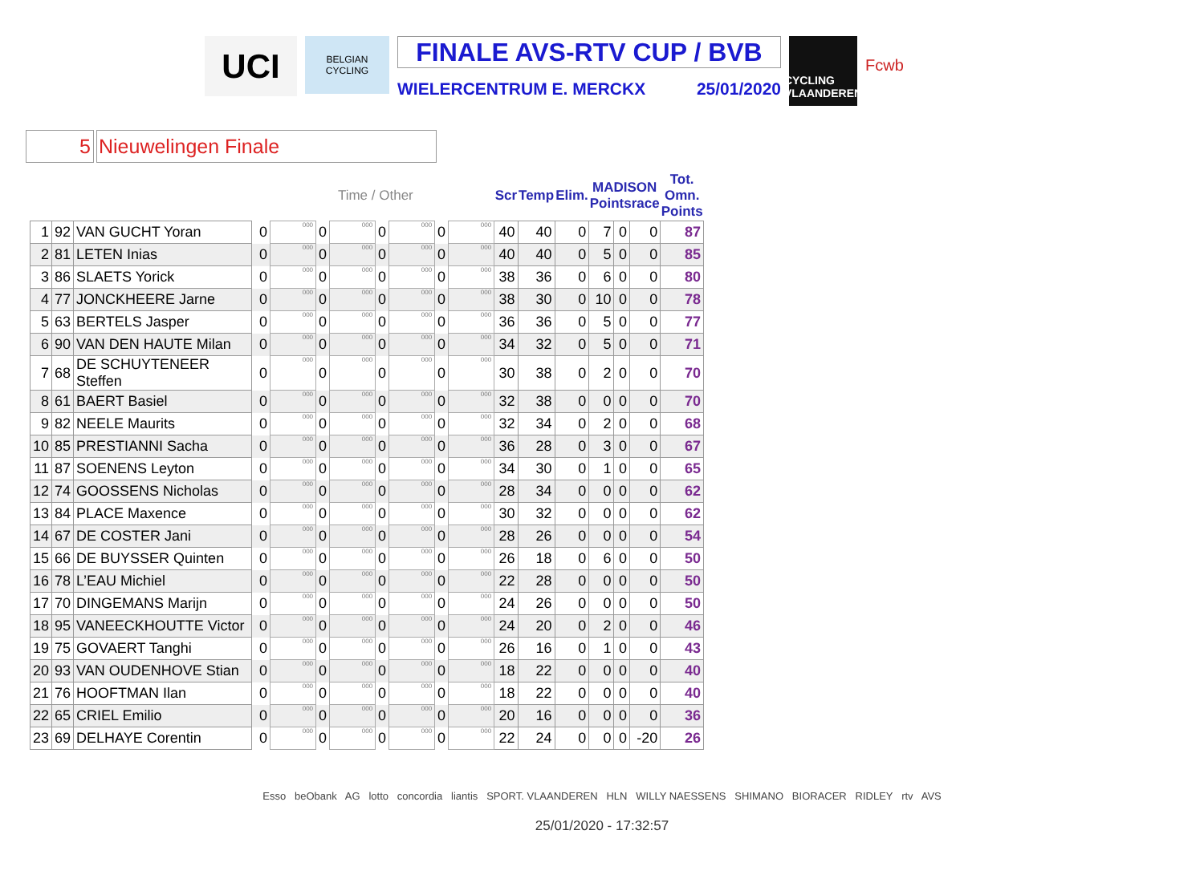UCI
BELGIAN CYCLING
FINALE AVS-RTV CUP / BVB
WIELERCENTRUM E. MERCKX 25/01/2020
CYCLING VLAANDEREN
Fcwb
5 Nieuwelingen Finale
| | | | | Time / Other | | | | | | | | Scr | Temp | Elim. | MADISON Pointsrace | | | Tot. Omn. Points |
| --- | --- | --- | --- | --- | --- | --- | --- | --- | --- | --- | --- | --- | --- | --- | --- | --- | --- | --- |
| 1 | 92 | VAN GUCHT Yoran | | 0 | 000 | 0 | 000 | 0 | 000 | 0 | 000 | 40 | 40 | 0 | 7 | 0 | 0 | 87 |
| 2 | 81 | LETEN Inias | | 0 | 000 | 0 | 000 | 0 | 000 | 0 | 000 | 40 | 40 | 0 | 5 | 0 | 0 | 85 |
| 3 | 86 | SLAETS Yorick | | 0 | 000 | 0 | 000 | 0 | 000 | 0 | 000 | 38 | 36 | 0 | 6 | 0 | 0 | 80 |
| 4 | 77 | JONCKHEERE Jarne | | 0 | 000 | 0 | 000 | 0 | 000 | 0 | 000 | 38 | 30 | 0 | 10 | 0 | 0 | 78 |
| 5 | 63 | BERTELS Jasper | | 0 | 000 | 0 | 000 | 0 | 000 | 0 | 000 | 36 | 36 | 0 | 5 | 0 | 0 | 77 |
| 6 | 90 | VAN DEN HAUTE Milan | | 0 | 000 | 0 | 000 | 0 | 000 | 0 | 000 | 34 | 32 | 0 | 5 | 0 | 0 | 71 |
| 7 | 68 | DE SCHUYTENEER Steffen | | 0 | 000 | 0 | 000 | 0 | 000 | 0 | 000 | 30 | 38 | 0 | 2 | 0 | 0 | 70 |
| 8 | 61 | BAERT Basiel | | 0 | 000 | 0 | 000 | 0 | 000 | 0 | 000 | 32 | 38 | 0 | 0 | 0 | 0 | 70 |
| 9 | 82 | NEELE Maurits | | 0 | 000 | 0 | 000 | 0 | 000 | 0 | 000 | 32 | 34 | 0 | 2 | 0 | 0 | 68 |
| 10 | 85 | PRESTIANNI Sacha | | 0 | 000 | 0 | 000 | 0 | 000 | 0 | 000 | 36 | 28 | 0 | 3 | 0 | 0 | 67 |
| 11 | 87 | SOENENS Leyton | | 0 | 000 | 0 | 000 | 0 | 000 | 0 | 000 | 34 | 30 | 0 | 1 | 0 | 0 | 65 |
| 12 | 74 | GOOSSENS Nicholas | | 0 | 000 | 0 | 000 | 0 | 000 | 0 | 000 | 28 | 34 | 0 | 0 | 0 | 0 | 62 |
| 13 | 84 | PLACE Maxence | | 0 | 000 | 0 | 000 | 0 | 000 | 0 | 000 | 30 | 32 | 0 | 0 | 0 | 0 | 62 |
| 14 | 67 | DE COSTER Jani | | 0 | 000 | 0 | 000 | 0 | 000 | 0 | 000 | 28 | 26 | 0 | 0 | 0 | 0 | 54 |
| 15 | 66 | DE BUYSSER Quinten | | 0 | 000 | 0 | 000 | 0 | 000 | 0 | 000 | 26 | 18 | 0 | 6 | 0 | 0 | 50 |
| 16 | 78 | L’EAU Michiel | | 0 | 000 | 0 | 000 | 0 | 000 | 0 | 000 | 22 | 28 | 0 | 0 | 0 | 0 | 50 |
| 17 | 70 | DINGEMANS Marijn | | 0 | 000 | 0 | 000 | 0 | 000 | 0 | 000 | 24 | 26 | 0 | 0 | 0 | 0 | 50 |
| 18 | 95 | VANEECKHOUTTE Victor | | 0 | 000 | 0 | 000 | 0 | 000 | 0 | 000 | 24 | 20 | 0 | 2 | 0 | 0 | 46 |
| 19 | 75 | GOVAERT Tanghi | | 0 | 000 | 0 | 000 | 0 | 000 | 0 | 000 | 26 | 16 | 0 | 1 | 0 | 0 | 43 |
| 20 | 93 | VAN OUDENHOVE Stian | | 0 | 000 | 0 | 000 | 0 | 000 | 0 | 000 | 18 | 22 | 0 | 0 | 0 | 0 | 40 |
| 21 | 76 | HOOFTMAN Ilan | | 0 | 000 | 0 | 000 | 0 | 000 | 0 | 000 | 18 | 22 | 0 | 0 | 0 | 0 | 40 |
| 22 | 65 | CRIEL Emilio | | 0 | 000 | 0 | 000 | 0 | 000 | 0 | 000 | 20 | 16 | 0 | 0 | 0 | 0 | 36 |
| 23 | 69 | DELHAYE Corentin | | 0 | 000 | 0 | 000 | 0 | 000 | 0 | 000 | 22 | 24 | 0 | 0 | 0 | -20 | 26 |
Esso beObank AG lotto concordia liantis SPORT. VLAANDEREN HLN WILLY NAESSENS SHIMANO BIORACER RIDLEY rtv AVS
25/01/2020 - 17:32:57